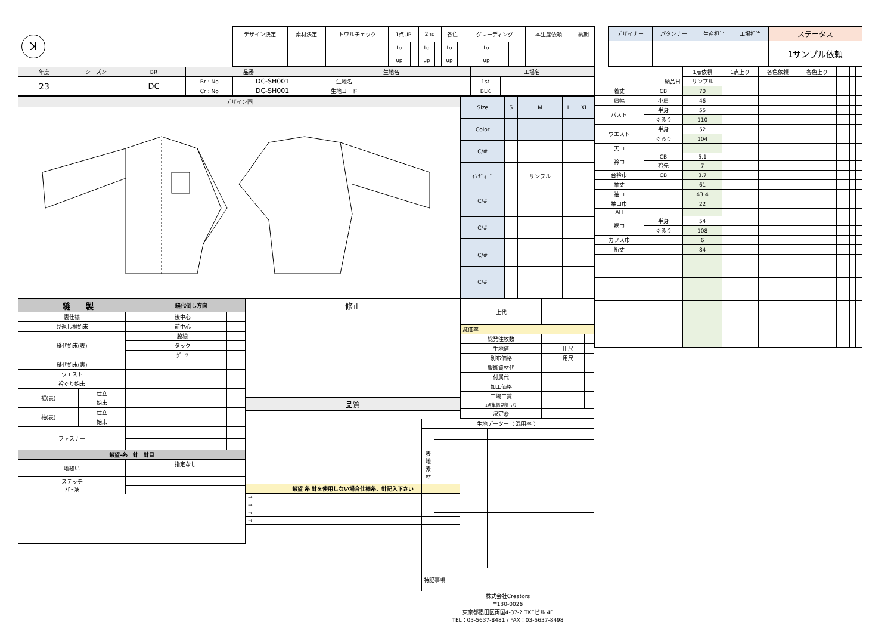ꓘ
| デザイン決定 | 素材決定 | トワルチェック | 1点UP | | 2nd | | 各色 | | グレーディング | | 本生産依頼 | 納期 |
| | | | to | | to | | to | | to | | | |
| | | | up | | up | | up | | up | | | |
| デザイナー | パタンナー | 生産担当 | 工場担当 | ステータス |
| | | | | 1サンプル依頼 |
| 年度 | シーズン | BR | 品番 | | 生地名 | | 工場名 | |
| 23 | | DC | Br : No | DC-SH001 | 生地名 | | 1st | |
| | | | Cr : No | DC-SH001 | 生地コード | | BLK | |
デザイン画
| Size | S | M | L | XL |
| Color | | | | |
| C/# | | | | |
| ｲﾝﾃﾞｨｺﾞ | | サンプル | | |
| C/# | | | | |
| C/# | | | | |
| C/# | | | | |
| C/# | | | | |
| 縫 製 | | | 縫代倒し方向 | |
| 裏仕様 | | | 後中心 | |
| 見返し裾始末 | | | 前中心 | |
| 縫代始末(表) | | | 脇線 | |
| | | | タック | |
| | | | ﾀﾞｰﾂ | |
| 縫代始末(裏) | | | | |
| ウエスト | | | | |
| 衿ぐり始末 | | | | |
| 裾(表) | 仕立 | | | |
| | 始末 | | | |
| 袖(表) | 仕立 | | | |
| | 始末 | | | |
| ファスナー | | | | |
| 希望-糸 針 針目 | | | | |
| 地縫い | | 指定なし | | |
| ステッチ ﾒﾛｰ糸 | | | | |
| 修正 |
| 品質 |
| 希望 糸 針を使用しない場合仕様糸、針記入下さい |
| → |
| → |
| → |
| → |
| 上代 | | | |
| 減価率 | | | |
| 総発注枚数 | | | |
| 生地値 | | 用尺 | |
| 別布価格 | | 用尺 | |
| 服飾資材代 | | | |
| 付属代 | | | |
| 加工価格 | | | |
| 工場工賃 | | | |
| 1点単価見積もり | | | |
| 決定@ | | | |
| 生地データー（ 混用率 ） | | | |
| 表 地 素 材 | | | |
| 特記事項 | | | |
| 株式会社Creators 〒130-0026 東京都墨田区両国4-37-2 TKFビル 4F TEL：03-5637-8481 / FAX：03-5637-8498 | | | |
| 納品日 | | 1点依頼 | 1点上り | 各色依頼 | 各色上り | | | | |
| | | サンプル | | | | | | | |
| 着丈 | CB | 70 | | | | | | | |
| 肩幅 | 小肩 | 46 | | | | | | | |
| バスト | 半身 | 55 | | | | | | | |
| | ぐるり | 110 | | | | | | | |
| ウエスト | 半身 | 52 | | | | | | | |
| | ぐるり | 104 | | | | | | | |
| 天巾 | | | | | | | | | |
| 衿巾 | CB | 5.1 | | | | | | | |
| | 衿先 | 7 | | | | | | | |
| 台衿巾 | CB | 3.7 | | | | | | | |
| 袖丈 | | 61 | | | | | | | |
| 袖巾 | | 43.4 | | | | | | | |
| 袖口巾 | | 22 | | | | | | | |
| AH | | | | | | | | | |
| 裾巾 | 半身 | 54 | | | | | | | |
| | ぐるり | 108 | | | | | | | |
| カフス巾 | | 6 | | | | | | | |
| 裄丈 | | 84 | | | | | | | |